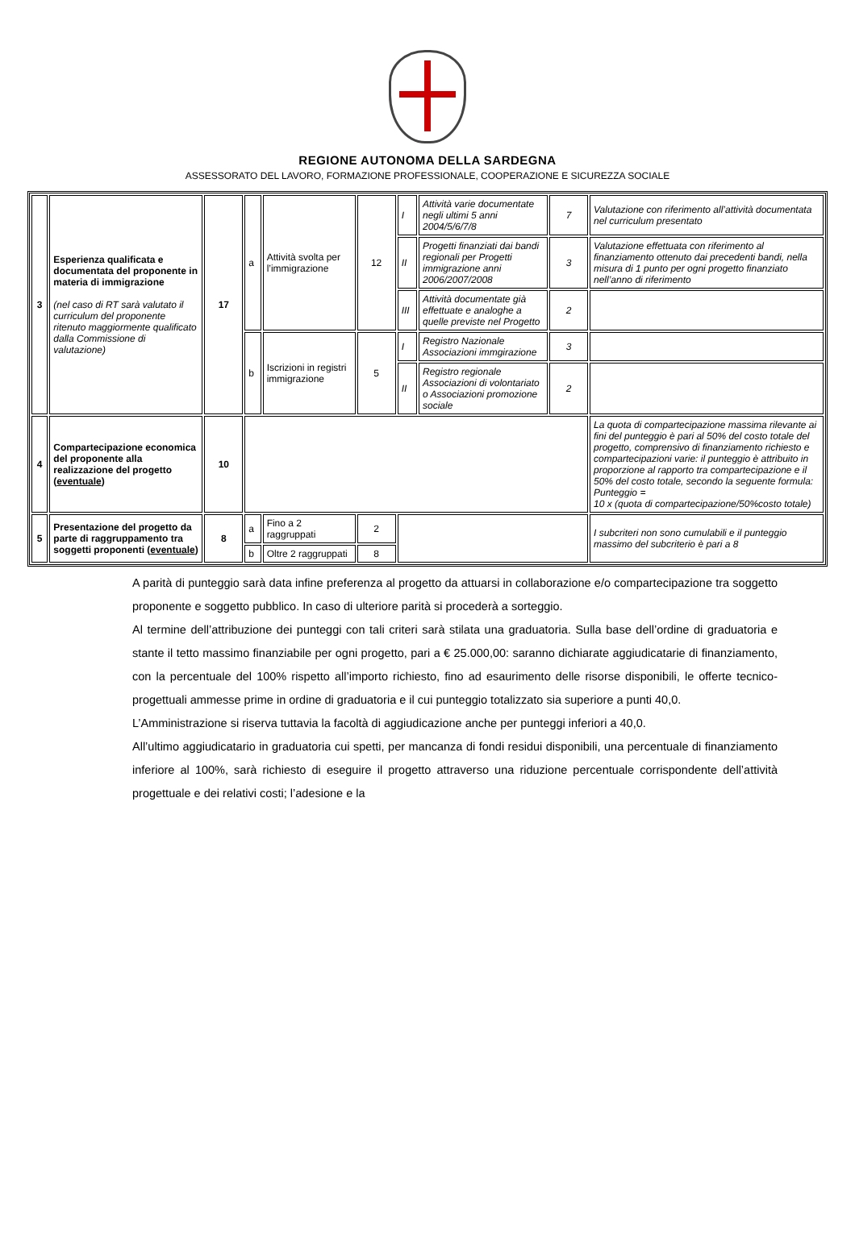REGIONE AUTONOMA DELLA SARDEGNA
ASSESSORATO DEL LAVORO, FORMAZIONE PROFESSIONALE, COOPERAZIONE E SICUREZZA SOCIALE
| 3 | Esperienza qualificata e documentata del proponente in materia di immigrazione (nel caso di RT sarà valutato il curriculum del proponente ritenuto maggiormente qualificato dalla Commissione di valutazione) | 17 | a | Attività svolta per l’immigrazione | 12 | I | Attività varie documentate negli ultimi 5 anni 2004/5/6/7/8 | 7 | Valutazione con riferimento all’attività documentata nel curriculum presentato |
| | | | | | | II | Progetti finanziati dai bandi regionali per Progetti immigrazione anni 2006/2007/2008 | 3 | Valutazione effettuata con riferimento al finanziamento ottenuto dai precedenti bandi, nella misura di 1 punto per ogni progetto finanziato nell’anno di riferimento |
| | | | | | | III | Attività documentate già effettuate e analoghe a quelle previste nel Progetto | 2 | |
| | | | b | Iscrizioni in registri immigrazione | 5 | I | Registro Nazionale Associazioni immgirazione | 3 | |
| | | | | | | II | Registro regionale Associazioni di volontariato o Associazioni promozione sociale | 2 | |
| 4 | Compartecipazione economica del proponente alla realizzazione del progetto ( eventuale ) | 10 | | | | | | | La quota di compartecipazione massima rilevante ai fini del punteggio è pari al 50% del costo totale del progetto, comprensivo di finanziamento richiesto e compartecipazioni varie: il punteggio è attribuito in proporzione al rapporto tra compartecipazione e il 50% del costo totale, secondo la seguente formula: Punteggio = 10 x (quota di compartecipazione/50%costo totale) |
| 5 | Presentazione del progetto da parte di raggruppamento tra soggetti proponenti ( eventuale ) | 8 | a | Fino a 2 raggruppati | 2 | | | | I subcriteri non sono cumulabili e il punteggio massimo del subcriterio è pari a 8 |
| | | | b | Oltre 2 raggruppati | 8 | | | | |
A parità di punteggio sarà data infine preferenza al progetto da attuarsi in collaborazione e/o compartecipazione tra soggetto proponente e soggetto pubblico. In caso di ulteriore parità si procederà a sorteggio.
Al termine dell’attribuzione dei punteggi con tali criteri sarà stilata una graduatoria. Sulla base dell’ordine di graduatoria e stante il tetto massimo finanziabile per ogni progetto, pari a € 25.000,00: saranno dichiarate aggiudicatarie di finanziamento, con la percentuale del 100% rispetto all’importo richiesto, fino ad esaurimento delle risorse disponibili, le offerte tecnico-progettuali ammesse prime in ordine di graduatoria e il cui punteggio totalizzato sia superiore a punti 40,0.
L’Amministrazione si riserva tuttavia la facoltà di aggiudicazione anche per punteggi inferiori a 40,0.
All’ultimo aggiudicatario in graduatoria cui spetti, per mancanza di fondi residui disponibili, una percentuale di finanziamento inferiore al 100%, sarà richiesto di eseguire il progetto attraverso una riduzione percentuale corrispondente dell’attività progettuale e dei relativi costi; l’adesione e la